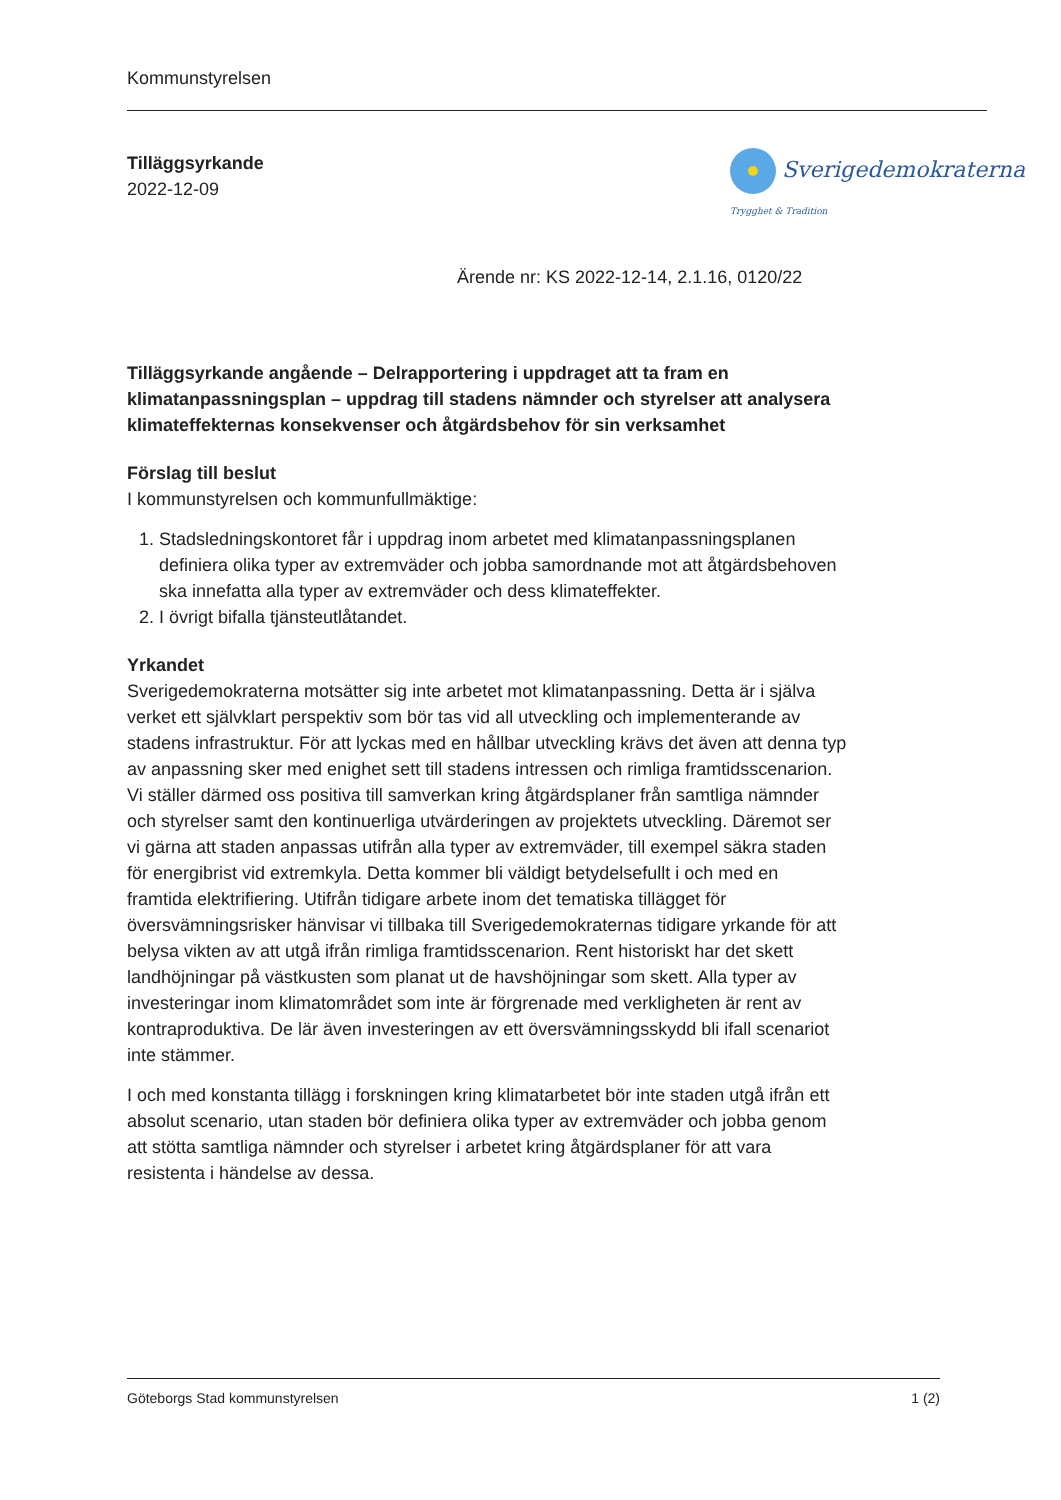Kommunstyrelsen
Sverigedemokraterna Trygghet & Tradition
Tilläggsyrkande
2022-12-09
Ärende nr: KS 2022-12-14, 2.1.16, 0120/22
Tilläggsyrkande angående – Delrapportering i uppdraget att ta fram en klimatanpassningsplan – uppdrag till stadens nämnder och styrelser att analysera klimateffekternas konsekvenser och åtgärdsbehov för sin verksamhet
Förslag till beslut
I kommunstyrelsen och kommunfullmäktige:
1. Stadsledningskontoret får i uppdrag inom arbetet med klimatanpassningsplanen definiera olika typer av extremväder och jobba samordnande mot att åtgärdsbehoven ska innefatta alla typer av extremväder och dess klimateffekter.
2. I övrigt bifalla tjänsteutlåtandet.
Yrkandet
Sverigedemokraterna motsätter sig inte arbetet mot klimatanpassning. Detta är i själva verket ett självklart perspektiv som bör tas vid all utveckling och implementerande av stadens infrastruktur. För att lyckas med en hållbar utveckling krävs det även att denna typ av anpassning sker med enighet sett till stadens intressen och rimliga framtidsscenarion. Vi ställer därmed oss positiva till samverkan kring åtgärdsplaner från samtliga nämnder och styrelser samt den kontinuerliga utvärderingen av projektets utveckling. Däremot ser vi gärna att staden anpassas utifrån alla typer av extremväder, till exempel säkra staden för energibrist vid extremkyla. Detta kommer bli väldigt betydelsefullt i och med en framtida elektrifiering. Utifrån tidigare arbete inom det tematiska tillägget för översvämningsrisker hänvisar vi tillbaka till Sverigedemokraternas tidigare yrkande för att belysa vikten av att utgå ifrån rimliga framtidsscenarion. Rent historiskt har det skett landhöjningar på västkusten som planat ut de havshöjningar som skett. Alla typer av investeringar inom klimatområdet som inte är förgrenade med verkligheten är rent av kontraproduktiva. De lär även investeringen av ett översvämningsskydd bli ifall scenariot inte stämmer.
I och med konstanta tillägg i forskningen kring klimatarbetet bör inte staden utgå ifrån ett absolut scenario, utan staden bör definiera olika typer av extremväder och jobba genom att stötta samtliga nämnder och styrelser i arbetet kring åtgärdsplaner för att vara resistenta i händelse av dessa.
Göteborgs Stad kommunstyrelsen 1 (2)